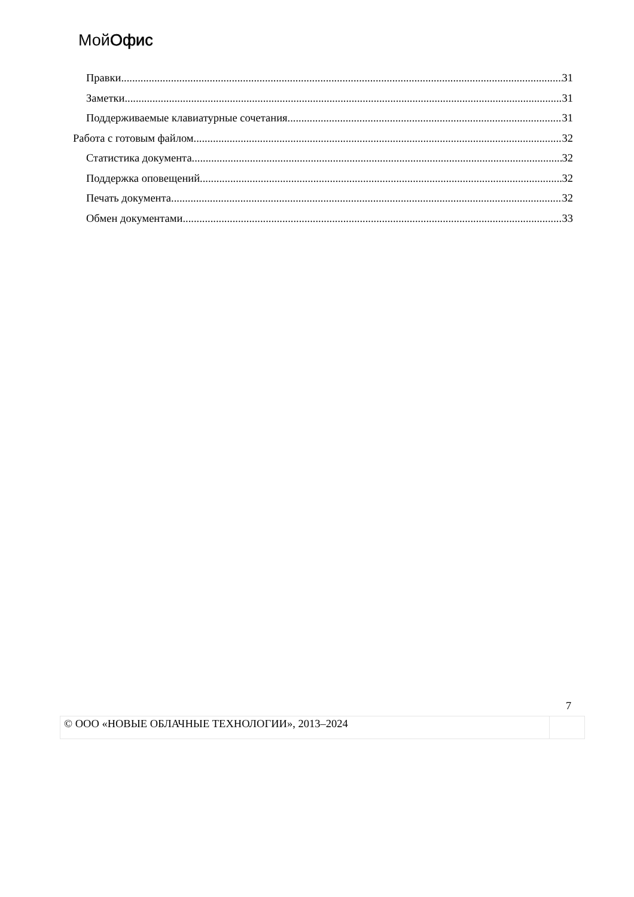МойОфис
Правки 31
Заметки 31
Поддерживаемые клавиатурные сочетания 31
Работа с готовым файлом 32
Статистика документа 32
Поддержка оповещений 32
Печать документа 32
Обмен документами 33
7
© ООО «НОВЫЕ ОБЛАЧНЫЕ ТЕХНОЛОГИИ», 2013–2024